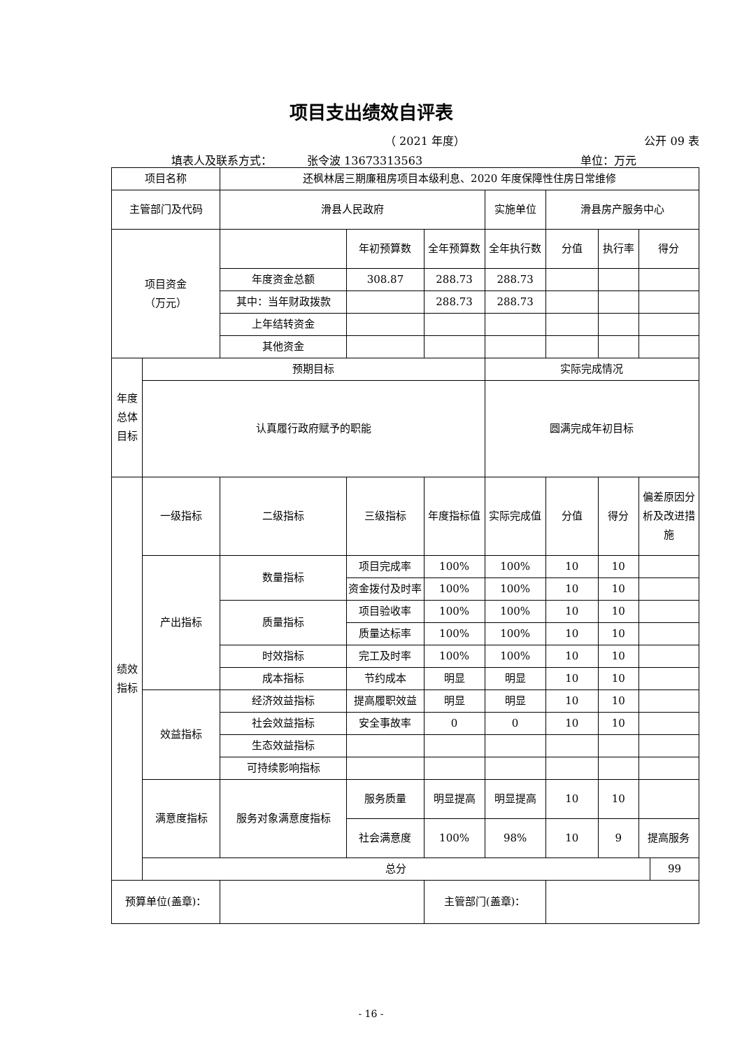项目支出绩效自评表
（ 2021 年度） 公开 09 表
填表人及联系方式： 张令波 13673313563 单位：万元
| 项目名称 | | 还枫林居三期廉租房项目本级利息、2020 年度保障性住房日常维修 | | | | | | | |
| 主管部门及代码 | | 滑县人民政府 | | | 实施单位 | 滑县房产服务中心 | | | |
| 项目资金 （万元） | | | 年初预算数 | 全年预算数 | 全年执行数 | 分值 | 执行率 | 得分 | |
| | | 年度资金总额 | 308.87 | 288.73 | 288.73 | | | | |
| | | 其中：当年财政拨款 | | 288.73 | 288.73 | | | | |
| | | 上年结转资金 | | | | | | | |
| | | 其他资金 | | | | | | | |
| 年度总体目标 | 预期目标 | | | | 实际完成情况 | | | | |
| | 认真履行政府赋予的职能 | | | | 圆满完成年初目标 | | | | |
| 绩效指标 | 一级指标 | 二级指标 | 三级指标 | 年度指标值 | 实际完成值 | 分值 | 得分 | 偏差原因分析及改进措施 | |
| | 产出指标 | 数量指标 | 项目完成率 | 100% | 100% | 10 | 10 | | |
| | | | 资金拨付及时率 | 100% | 100% | 10 | 10 | | |
| | | 质量指标 | 项目验收率 | 100% | 100% | 10 | 10 | | |
| | | | 质量达标率 | 100% | 100% | 10 | 10 | | |
| | | 时效指标 | 完工及时率 | 100% | 100% | 10 | 10 | | |
| | | 成本指标 | 节约成本 | 明显 | 明显 | 10 | 10 | | |
| | 效益指标 | 经济效益指标 | 提高履职效益 | 明显 | 明显 | 10 | 10 | | |
| | | 社会效益指标 | 安全事故率 | 0 | 0 | 10 | 10 | | |
| | | 生态效益指标 | | | | | | | |
| | | 可持续影响指标 | | | | | | | |
| | 满意度指标 | 服务对象满意度指标 | 服务质量 | 明显提高 | 明显提高 | 10 | 10 | | |
| | | | 社会满意度 | 100% | 98% | 10 | 9 | 提高服务 | |
| | 总分 | | | | | | | | 99 |
| 预算单位(盖章)： | | | | 主管部门(盖章)： | | | | | |
- 16 -